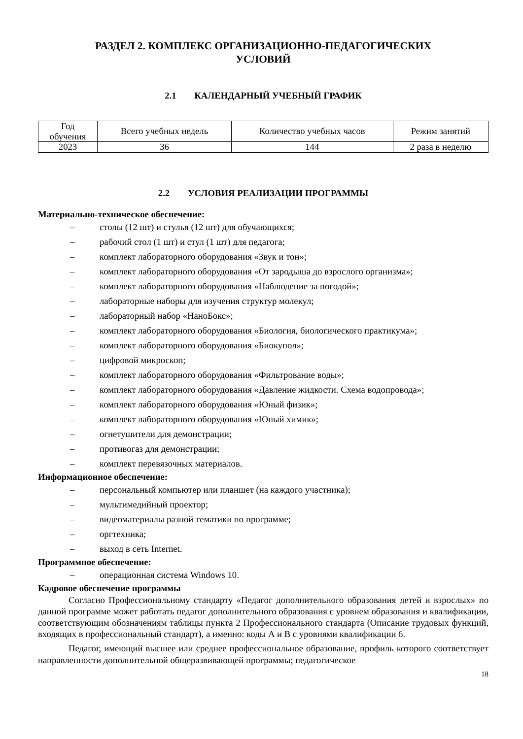РАЗДЕЛ 2. КОМПЛЕКС ОРГАНИЗАЦИОННО-ПЕДАГОГИЧЕСКИХ
УСЛОВИЙ
2.1 КАЛЕНДАРНЫЙ УЧЕБНЫЙ ГРАФИК
| Год обучения | Всего учебных недель | Количество учебных часов | Режим занятий |
| 2023 | 36 | 144 | 2 раза в неделю |
2.2 УСЛОВИЯ РЕАЛИЗАЦИИ ПРОГРАММЫ
Материально-техническое обеспечение:
– столы (12 шт) и стулья (12 шт) для обучающихся;
– рабочий стол (1 шт) и стул (1 шт) для педагога;
– комплект лабораторного оборудования «Звук и тон»;
– комплект лабораторного оборудования «От зародыша до взрослого организма»;
– комплект лабораторного оборудования «Наблюдение за погодой»;
– лабораторные наборы для изучения структур молекул;
– лабораторный набор «НаноБокс»;
– комплект лабораторного оборудования «Биология, биологического практикума»;
– комплект лабораторного оборудования «Биокупол»;
– цифровой микроскоп;
– комплект лабораторного оборудования «Фильтрование воды»;
– комплект лабораторного оборудования «Давление жидкости. Схема водопровода»;
– комплект лабораторного оборудования «Юный физик»;
– комплект лабораторного оборудования «Юный химик»;
– огнетушители для демонстрации;
– противогаз для демонстрации;
– комплект перевязочных материалов.
Информационное обеспечение:
– персональный компьютер или планшет (на каждого участника);
– мультимедийный проектор;
– видеоматериалы разной тематики по программе;
– оргтехника;
– выход в сеть Internet.
Программное обеспечение:
– операционная система Windows 10.
Кадровое обеспечение программы
Согласно Профессиональному стандарту «Педагог дополнительного образования детей и взрослых» по данной программе может работать педагог дополнительного образования с уровнем образования и квалификации, соответствующим обозначениям таблицы пункта 2 Профессионального стандарта (Описание трудовых функций, входящих в профессиональный стандарт), а именно: коды А и В с уровнями квалификации 6.
Педагог, имеющий высшее или среднее профессиональное образование, профиль которого соответствует направленности дополнительной общеразвивающей программы; педагогическое
18